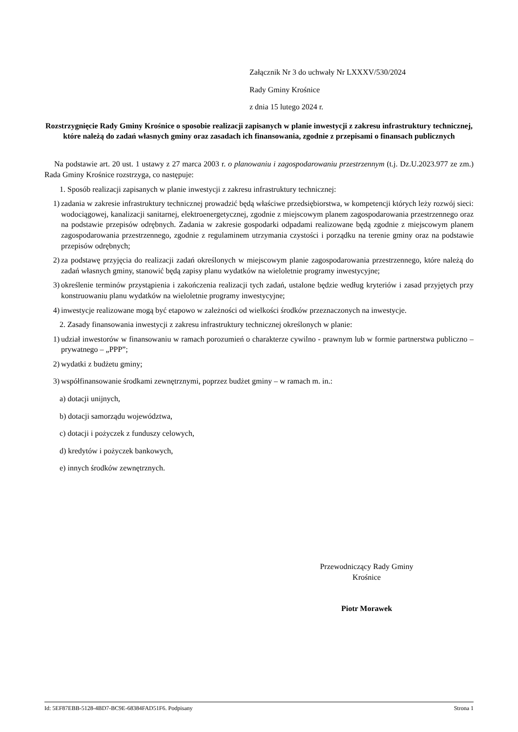Załącznik Nr 3 do uchwały Nr LXXXV/530/2024
Rady Gminy Krośnice
z dnia 15 lutego 2024 r.
Rozstrzygnięcie Rady Gminy Krośnice o sposobie realizacji zapisanych w planie inwestycji z zakresu infrastruktury technicznej, które należą do zadań własnych gminy oraz zasadach ich finansowania, zgodnie z przepisami o finansach publicznych
Na podstawie art. 20 ust. 1 ustawy z 27 marca 2003 r. o planowaniu i zagospodarowaniu przestrzennym (t.j. Dz.U.2023.977 ze zm.) Rada Gminy Krośnice rozstrzyga, co następuje:
1. Sposób realizacji zapisanych w planie inwestycji z zakresu infrastruktury technicznej:
1) zadania w zakresie infrastruktury technicznej prowadzić będą właściwe przedsiębiorstwa, w kompetencji których leży rozwój sieci: wodociągowej, kanalizacji sanitarnej, elektroenergetycznej, zgodnie z miejscowym planem zagospodarowania przestrzennego oraz na podstawie przepisów odrębnych. Zadania w zakresie gospodarki odpadami realizowane będą zgodnie z miejscowym planem zagospodarowania przestrzennego, zgodnie z regulaminem utrzymania czystości i porządku na terenie gminy oraz na podstawie przepisów odrębnych;
2) za podstawę przyjęcia do realizacji zadań określonych w miejscowym planie zagospodarowania przestrzennego, które należą do zadań własnych gminy, stanowić będą zapisy planu wydatków na wieloletnie programy inwestycyjne;
3) określenie terminów przystąpienia i zakończenia realizacji tych zadań, ustalone będzie według kryteriów i zasad przyjętych przy konstruowaniu planu wydatków na wieloletnie programy inwestycyjne;
4) inwestycje realizowane mogą być etapowo w zależności od wielkości środków przeznaczonych na inwestycje.
2. Zasady finansowania inwestycji z zakresu infrastruktury technicznej określonych w planie:
1) udział inwestorów w finansowaniu w ramach porozumień o charakterze cywilno - prawnym lub w formie partnerstwa publiczno – prywatnego – „PPP”;
2) wydatki z budżetu gminy;
3) współfinansowanie środkami zewnętrznymi, poprzez budżet gminy – w ramach m. in.:
a) dotacji unijnych,
b) dotacji samorządu województwa,
c) dotacji i pożyczek z funduszy celowych,
d) kredytów i pożyczek bankowych,
e) innych środków zewnętrznych.
Przewodniczący Rady Gminy
Krośnice
Piotr Morawek
Id: 5EF87EBB-5128-4BD7-BC9E-68384FAD51F6. Podpisany Strona 1